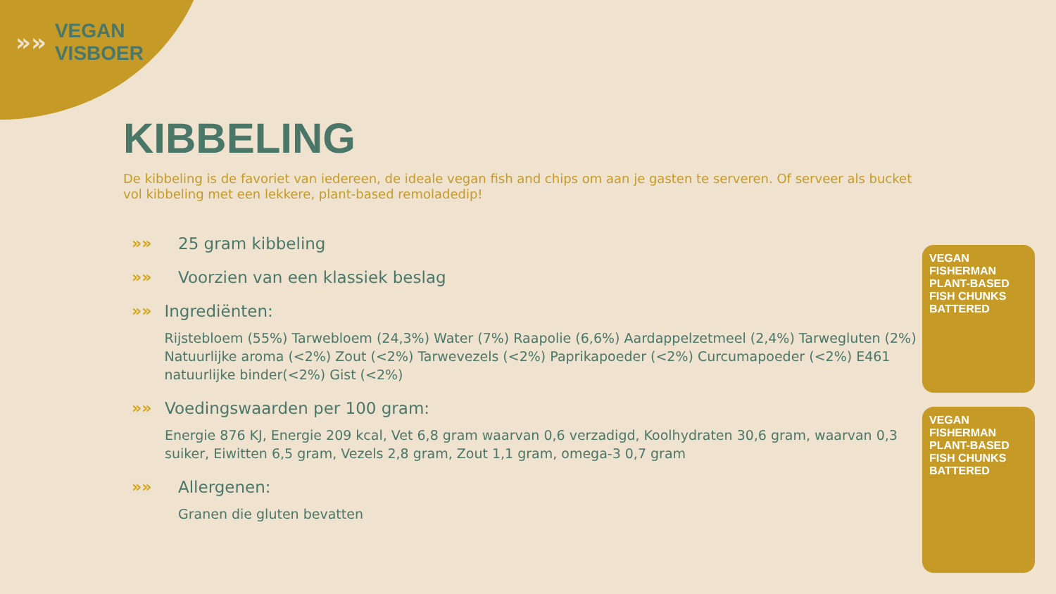»»
VEGAN
VISBOER
KIBBELING
De kibbeling is de favoriet van iedereen, de ideale vegan fish and chips om aan je gasten te serveren. Of serveer als bucket vol kibbeling met een lekkere, plant-based remoladedip!
»» 25 gram kibbeling
»» Voorzien van een klassiek beslag
»» Ingrediënten:
Rijstebloem (55%) Tarwebloem (24,3%) Water (7%) Raapolie (6,6%) Aardappelzetmeel (2,4%) Tarwegluten (2%) Natuurlijke aroma (<2%) Zout (<2%) Tarwevezels (<2%) Paprikapoeder (<2%) Curcumapoeder (<2%) E461 natuurlijke binder(<2%) Gist (<2%)
»» Voedingswaarden per 100 gram:
Energie 876 KJ, Energie 209 kcal, Vet 6,8 gram waarvan 0,6 verzadigd, Koolhydraten 30,6 gram, waarvan 0,3 suiker, Eiwitten 6,5 gram, Vezels 2,8 gram, Zout 1,1 gram, omega-3 0,7 gram
»» Allergenen:
Granen die gluten bevatten
VEGAN FISHERMAN
PLANT-BASED
FISH CHUNKS
BATTERED
VEGAN FISHERMAN
PLANT-BASED
FISH CHUNKS
BATTERED